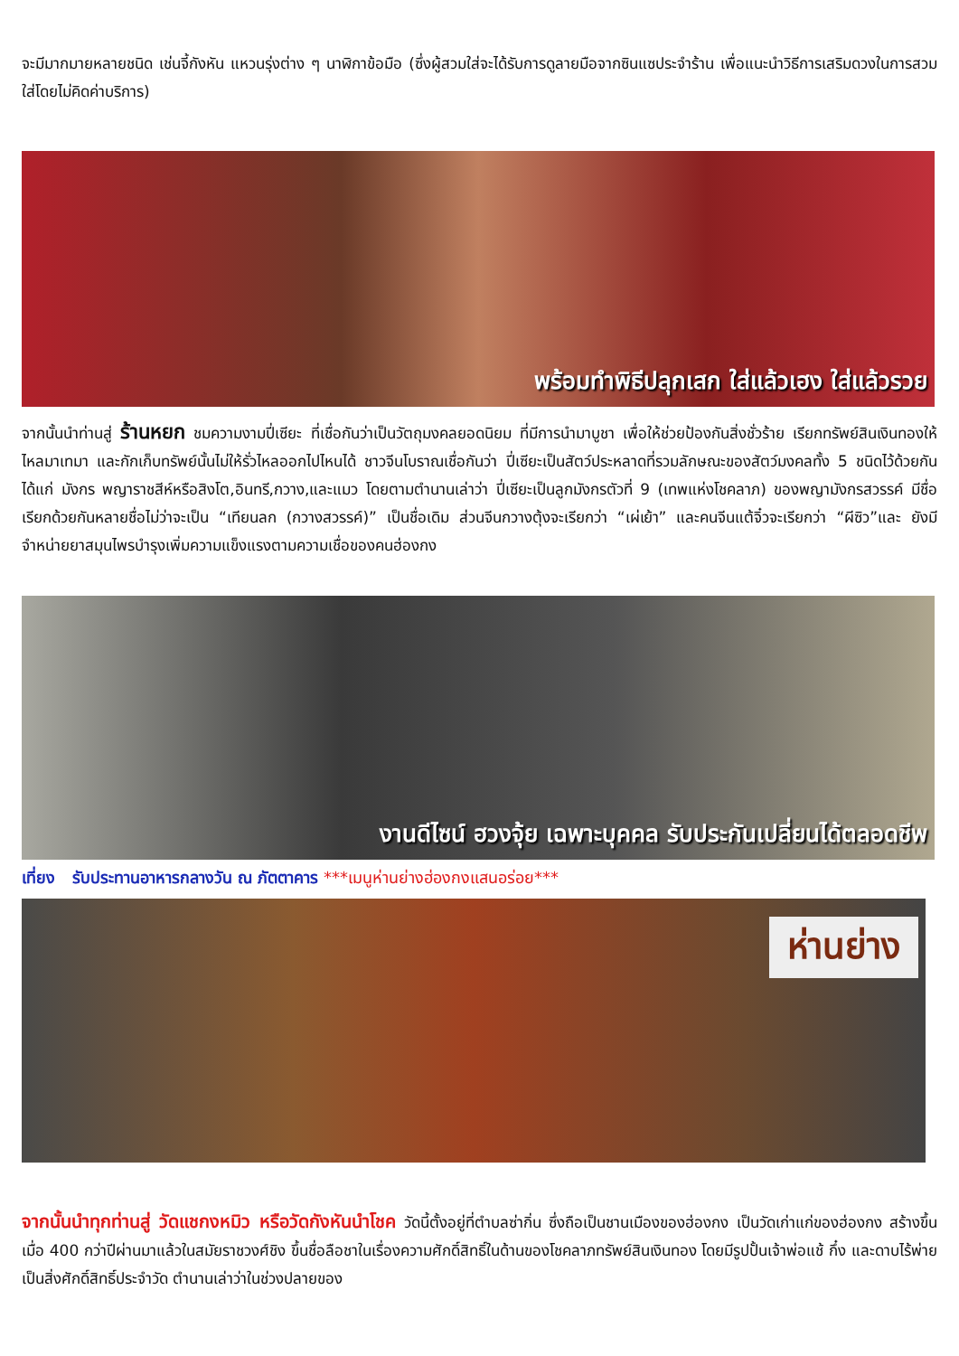จะมีมากมายหลายชนิด เช่นจี้กังหัน แหวนรุ่งต่าง ๆ นาฬิกาข้อมือ (ซึ่งผู้สวมใส่จะได้รับการดูลายมือจากซินแซประจำร้าน เพื่อแนะนำวิธีการเสริมดวงในการสวมใส่โดยไม่คิดค่าบริการ)
พร้อมทำพิธีปลุกเสก ใส่แล้วเฮง ใส่แล้วรวย
จากนั้นนำท่านสู่ ร้านหยก ชมความงามปี่เซียะ ที่เชื่อกันว่าเป็นวัตถุมงคลยอดนิยม ที่มีการนำมาบูชา เพื่อให้ช่วยป้องกันสิ่งชั่วร้าย เรียกทรัพย์สินเงินทองให้ไหลมาเทมา และกักเก็บทรัพย์นั้นไม่ให้รั่วไหลออกไปไหนได้ ชาวจีนโบราณเชื่อกันว่า ปี่เซียะเป็นสัตว์ประหลาดที่รวมลักษณะของสัตว์มงคลทั้ง 5 ชนิดไว้ด้วยกัน ได้แก่ มังกร พญาราชสีห์หรือสิงโต,อินทรี,กวาง,และแมว โดยตามตำนานเล่าว่า ปี่เซียะเป็นลูกมังกรตัวที่ 9 (เทพแห่งโชคลาภ) ของพญามังกรสวรรค์ มีชื่อเรียกด้วยกันหลายชื่อไม่ว่าจะเป็น “เทียนลก (กวางสวรรค์)” เป็นชื่อเดิม ส่วนจีนกวางตุ้งจะเรียกว่า “เผ่เย้า” และคนจีนแต้จิ๋วจะเรียกว่า “ผีซิว”และ ยังมีจำหน่ายยาสมุนไพรบำรุงเพิ่มความแข็งแรงตามความเชื่อของคนฮ่องกง
งานดีไซน์ ฮวงจุ้ย เฉพาะบุคคล รับประกันเปลี่ยนได้ตลอดชีพ
เที่ยง รับประทานอาหารกลางวัน ณ ภัตตาคาร ***เมนูห่านย่างฮ่องกงแสนอร่อย***
ห่านย่าง
จากนั้นนำทุกท่านสู่ วัดแชกงหมิว หรือวัดกังหันนำโชค วัดนี้ตั้งอยู่ที่ตำบลซ่ากิ่น ซึ่งถือเป็นชานเมืองของฮ่องกง เป็นวัดเก่าแก่ของฮ่องกง สร้างขึ้นเมื่อ 400 กว่าปีผ่านมาแล้วในสมัยราชวงศ์ชิง ขึ้นชื่อลือชาในเรื่องความศักดิ์สิทธิ์ในด้านของโชคลาภทรัพย์สินเงินทอง โดยมีรูปปั้นเจ้าพ่อแช้ กึ๋ง และดาบไร้พ่ายเป็นสิ่งศักดิ์สิทธิ์ประจำวัด ตำนานเล่าว่าในช่วงปลายของ